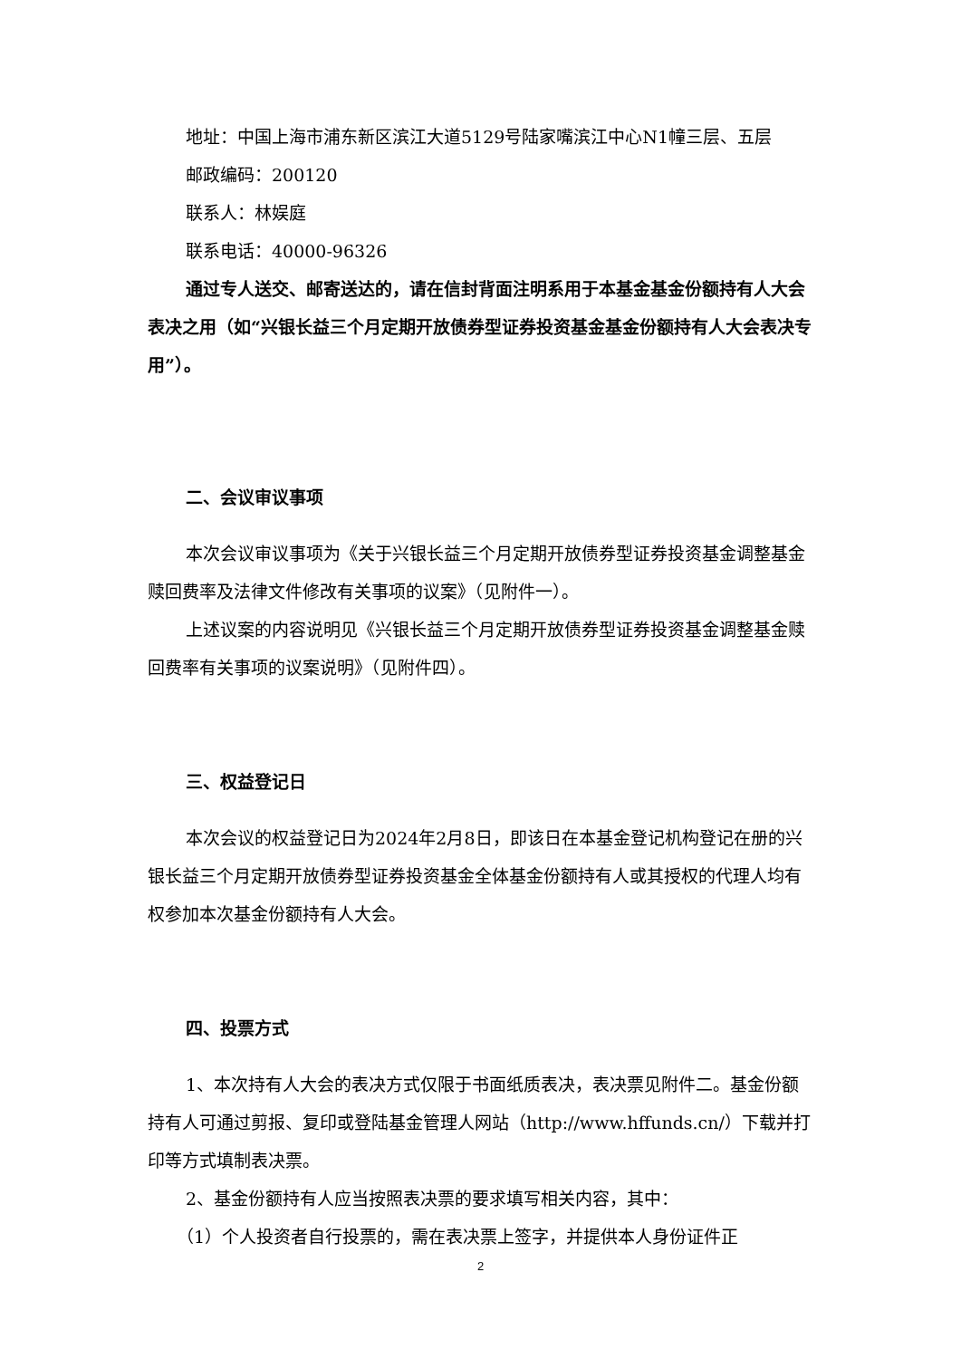地址：中国上海市浦东新区滨江大道5129号陆家嘴滨江中心N1幢三层、五层
邮政编码：200120
联系人：林娱庭
联系电话：40000-96326
通过专人送交、邮寄送达的，请在信封背面注明系用于本基金基金份额持有人大会表决之用（如“兴银长益三个月定期开放债券型证券投资基金基金份额持有人大会表决专用”）。
二、会议审议事项
本次会议审议事项为《关于兴银长益三个月定期开放债券型证券投资基金调整基金赎回费率及法律文件修改有关事项的议案》（见附件一）。
上述议案的内容说明见《兴银长益三个月定期开放债券型证券投资基金调整基金赎回费率有关事项的议案说明》（见附件四）。
三、权益登记日
本次会议的权益登记日为2024年2月8日，即该日在本基金登记机构登记在册的兴银长益三个月定期开放债券型证券投资基金全体基金份额持有人或其授权的代理人均有权参加本次基金份额持有人大会。
四、投票方式
1、本次持有人大会的表决方式仅限于书面纸质表决，表决票见附件二。基金份额持有人可通过剪报、复印或登陆基金管理人网站（http://www.hffunds.cn/）下载并打印等方式填制表决票。
2、基金份额持有人应当按照表决票的要求填写相关内容，其中：
（1）个人投资者自行投票的，需在表决票上签字，并提供本人身份证件正
2